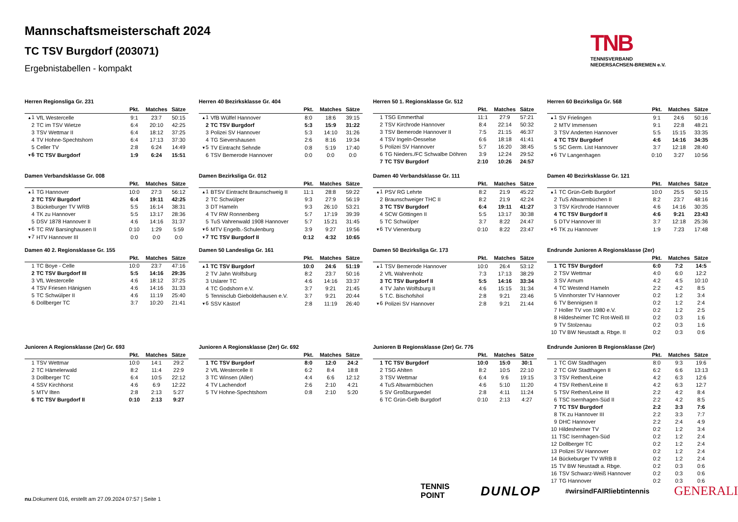Mannschaftsmeisterschaft 2024
TC TSV Burgdorf (203071)
Ergebnistabellen - kompakt
TNB
TENNISVERBAND
NIEDERSACHSEN-BREMEN e.V.
Herren Regionsliga Gr. 231
| | | Pkt. | Matches | Sätze |
| --- | --- | --- | --- | --- |
| ▲ 1 | VfL Westercelle | 9:1 | 23:7 | 50:15 |
| 2 | TC im TSV Wietze | 6:4 | 20:10 | 42:25 |
| 3 | TSV Wettmar II | 6:4 | 18:12 | 37:25 |
| 4 | TV Hohne-Spechtshorn | 6:4 | 17:13 | 37:30 |
| 5 | Celler TV | 2:8 | 6:24 | 14:49 |
| ▼ 6 | TC TSV Burgdorf | 1:9 | 6:24 | 15:51 |
Herren 40 Bezirksklasse Gr. 404
| | | Pkt. | Matches | Sätze |
| --- | --- | --- | --- | --- |
| ▲ 1 | VfB Wülfel Hannover | 8:0 | 18:6 | 39:15 |
| 2 | TC TSV Burgdorf | 5:3 | 15:9 | 31:22 |
| 3 | Polizei SV Hannover | 5:3 | 14:10 | 31:26 |
| 4 | TG Sievershausen | 2:6 | 8:16 | 19:34 |
| ▼ 5 | TV Eintracht Sehnde | 0:8 | 5:19 | 17:40 |
| 6 | TSV Bemerode Hannover | 0:0 | 0:0 | 0:0 |
Herren 50 1. Regionsklasse Gr. 512
| | | Pkt. | Matches | Sätze |
| --- | --- | --- | --- | --- |
| 1 | TSG Emmerthal | 11:1 | 27:9 | 57:21 |
| 2 | TSV Kirchrode Hannover | 8:4 | 22:14 | 50:32 |
| 3 | TSV Bemerode Hannover II | 7:5 | 21:15 | 46:37 |
| 4 | TSV Ingeln-Oesselse | 6:6 | 18:18 | 41:41 |
| 5 | Polizei SV Hannover | 5:7 | 16:20 | 38:45 |
| 6 | TG Nieders./FC Schwalbe Döhren | 3:9 | 12:24 | 29:52 |
| 7 | TC TSV Burgdorf | 2:10 | 10:26 | 24:57 |
Herren 60 Bezirksliga Gr. 568
| | | Pkt. | Matches | Sätze |
| --- | --- | --- | --- | --- |
| ▲ 1 | SV Frielingen | 9:1 | 24:6 | 50:16 |
| 2 | MTV Immensen | 9:1 | 22:8 | 48:21 |
| 3 | TSV Anderten Hannover | 5:5 | 15:15 | 33:35 |
| 4 | TC TSV Burgdorf | 4:6 | 14:16 | 34:35 |
| 5 | SC Germ. List Hannover | 3:7 | 12:18 | 28:40 |
| ▼ 6 | TV Langenhagen | 0:10 | 3:27 | 10:56 |
Damen Verbandsklasse Gr. 008
| | | Pkt. | Matches | Sätze |
| --- | --- | --- | --- | --- |
| ▲ 1 | TG Hannover | 10:0 | 27:3 | 56:12 |
| 2 | TC TSV Burgdorf | 6:4 | 19:11 | 42:25 |
| 3 | Bückeburger TV WRB | 5:5 | 16:14 | 38:31 |
| 4 | TK zu Hannover | 5:5 | 13:17 | 28:36 |
| 5 | DSV 1878 Hannover II | 4:6 | 14:16 | 31:37 |
| ▼ 6 | TC RW Barsinghausen II | 0:10 | 1:29 | 5:59 |
| ▼ 7 | HTV Hannover III | 0:0 | 0:0 | 0:0 |
Damen Bezirksliga Gr. 012
| | | Pkt. | Matches | Sätze |
| --- | --- | --- | --- | --- |
| ▲ 1 | BTSV Eintracht Braunschweig II | 11:1 | 28:8 | 59:22 |
| 2 | TC Schwülper | 9:3 | 27:9 | 56:19 |
| 3 | DT Hameln | 9:3 | 26:10 | 53:21 |
| 4 | TV RW Ronnenberg | 5:7 | 17:19 | 39:39 |
| 5 | TuS Vahrenwald 1908 Hannover | 5:7 | 15:21 | 31:45 |
| ▼ 6 | MTV Engelb.-Schulenburg | 3:9 | 9:27 | 19:56 |
| ▼ 7 | TC TSV Burgdorf II | 0:12 | 4:32 | 10:65 |
Damen 40 Verbandsklasse Gr. 111
| | | Pkt. | Matches | Sätze |
| --- | --- | --- | --- | --- |
| ▲ 1 | PSV RG Lehrte | 8:2 | 21:9 | 45:22 |
| 2 | Braunschweiger THC II | 8:2 | 21:9 | 42:24 |
| 3 | TC TSV Burgdorf | 6:4 | 19:11 | 41:27 |
| 4 | SCW Göttingen II | 5:5 | 13:17 | 30:38 |
| 5 | TC Schwülper | 3:7 | 8:22 | 24:47 |
| ▼ 6 | TV Vienenburg | 0:10 | 8:22 | 23:47 |
Damen 40 Bezirksklasse Gr. 121
| | | Pkt. | Matches | Sätze |
| --- | --- | --- | --- | --- |
| ▲ 1 | TC Grün-Gelb Burgdorf | 10:0 | 25:5 | 50:15 |
| 2 | TuS Altwarmbüchen II | 8:2 | 23:7 | 48:16 |
| 3 | TSV Kirchrode Hannover | 4:6 | 14:16 | 30:35 |
| 4 | TC TSV Burgdorf II | 4:6 | 9:21 | 23:43 |
| 5 | DTV Hannover III | 3:7 | 12:18 | 25:36 |
| ▼ 6 | TK zu Hannover | 1:9 | 7:23 | 17:48 |
Damen 40 2. Regionsklasse Gr. 155
| | | Pkt. | Matches | Sätze |
| --- | --- | --- | --- | --- |
| 1 | TC Boye - Celle | 10:0 | 23:7 | 47:16 |
| 2 | TC TSV Burgdorf III | 5:5 | 14:16 | 29:35 |
| 3 | VfL Westercelle | 4:6 | 18:12 | 37:25 |
| 4 | TSV Friesen Hänigsen | 4:6 | 14:16 | 31:33 |
| 5 | TC Schwülper II | 4:6 | 11:19 | 25:40 |
| 6 | Dollberger TC | 3:7 | 10:20 | 21:41 |
Damen 50 Landesliga Gr. 161
| | | Pkt. | Matches | Sätze |
| --- | --- | --- | --- | --- |
| ▲ 1 | TC TSV Burgdorf | 10:0 | 24:6 | 51:19 |
| 2 | TV Jahn Wolfsburg | 8:2 | 23:7 | 50:16 |
| 3 | Uslarer TC | 4:6 | 14:16 | 33:37 |
| 4 | TC Godshorn e.V. | 3:7 | 9:21 | 21:45 |
| 5 | Tennisclub Gieboldehausen e.V. | 3:7 | 9:21 | 20:44 |
| ▼ 6 | SSV Kästorf | 2:8 | 11:19 | 26:40 |
Damen 50 Bezirksliga Gr. 173
| | | Pkt. | Matches | Sätze |
| --- | --- | --- | --- | --- |
| ▲ 1 | TSV Bemerode Hannover | 10:0 | 26:4 | 53:12 |
| 2 | VfL Wahrenholz | 7:3 | 17:13 | 38:29 |
| 3 | TC TSV Burgdorf II | 5:5 | 14:16 | 33:34 |
| 4 | TV Jahn Wolfsburg II | 4:6 | 15:15 | 31:34 |
| 5 | T.C. Bischofshol | 2:8 | 9:21 | 23:46 |
| ▼ 6 | Polizei SV Hannover | 2:8 | 9:21 | 21:44 |
Endrunde Junioren A Regionsklasse (2er)
| | | Pkt. | Matches | Sätze |
| --- | --- | --- | --- | --- |
| 1 | TC TSV Burgdorf | 6:0 | 7:2 | 14:5 |
| 2 | TSV Wettmar | 4:0 | 6:0 | 12:2 |
| 3 | SV Arnum | 4:2 | 4:5 | 10:10 |
| 4 | TC Westend Hameln | 2:2 | 4:2 | 8:5 |
| 5 | Vinnhorster TV Hannover | 0:2 | 1:2 | 3:4 |
| 6 | TV Bennigsen II | 0:2 | 1:2 | 2:4 |
| 7 | Holler TV von 1980 e.V. | 0:2 | 1:2 | 2:5 |
| 8 | Hildesheimer TC Rot-Weiß III | 0:2 | 0:3 | 1:6 |
| 9 | TV Stolzenau | 0:2 | 0:3 | 1:6 |
| 10 | TV BW Neustadt a. Rbge. II | 0:2 | 0:3 | 0:6 |
Junioren A Regionsklasse (2er) Gr. 693
| | | Pkt. | Matches | Sätze |
| --- | --- | --- | --- | --- |
| 1 | TSV Wettmar | 10:0 | 14:1 | 29:2 |
| 2 | TC Hämelerwald | 8:2 | 11:4 | 22:9 |
| 3 | Dollberger TC | 6:4 | 10:5 | 22:12 |
| 4 | SSV Kirchhorst | 4:6 | 6:9 | 12:22 |
| 5 | MTV Ilten | 2:8 | 2:13 | 5:27 |
| 6 | TC TSV Burgdorf II | 0:10 | 2:13 | 9:27 |
Junioren A Regionsklasse (2er) Gr. 692
| | | Pkt. | Matches | Sätze |
| --- | --- | --- | --- | --- |
| 1 | TC TSV Burgdorf | 8:0 | 12:0 | 24:2 |
| 2 | VfL Westercelle II | 6:2 | 8:4 | 18:8 |
| 3 | TC Winsen (Aller) | 4:4 | 6:6 | 12:12 |
| 4 | TV Lachendorf | 2:6 | 2:10 | 4:21 |
| 5 | TV Hohne-Spechtshorn | 0:8 | 2:10 | 5:20 |
Junioren B Regionsklasse (2er) Gr. 776
| | | Pkt. | Matches | Sätze |
| --- | --- | --- | --- | --- |
| 1 | TC TSV Burgdorf | 10:0 | 15:0 | 30:1 |
| 2 | TSG Ahlten | 8:2 | 10:5 | 22:10 |
| 3 | TSV Wettmar | 6:4 | 9:6 | 19:15 |
| 4 | TuS Altwarmbüchen | 4:6 | 5:10 | 11:20 |
| 5 | SV Großburgwedel | 2:8 | 4:11 | 11:24 |
| 6 | TC Grün-Gelb Burgdorf | 0:10 | 2:13 | 4:27 |
Endrunde Junioren B Regionsklasse (2er)
| | | Pkt. | Matches | Sätze |
| --- | --- | --- | --- | --- |
| 1 | TC GW Stadthagen | 8:0 | 9:3 | 19:6 |
| 2 | TC GW Stadthagen II | 6:2 | 6:6 | 13:13 |
| 3 | TSV Rethen/Leine | 4:2 | 6:3 | 12:6 |
| 4 | TSV Rethen/Leine II | 4:2 | 6:3 | 12:7 |
| 5 | TSV Rethen/Leine III | 2:2 | 4:2 | 8:4 |
| 6 | TSC Isernhagen-Süd II | 2:2 | 4:2 | 8:5 |
| 7 | TC TSV Burgdorf | 2:2 | 3:3 | 7:6 |
| 8 | TK zu Hannover III | 2:2 | 3:3 | 7:7 |
| 9 | DHC Hannover | 2:2 | 2:4 | 4:9 |
| 10 | Hildesheimer TV | 0:2 | 1:2 | 3:4 |
| 11 | TSC Isernhagen-Süd | 0:2 | 1:2 | 2:4 |
| 12 | Dollberger TC | 0:2 | 1:2 | 2:4 |
| 13 | Polizei SV Hannover | 0:2 | 1:2 | 2:4 |
| 14 | Bückeburger TV WRB II | 0:2 | 1:2 | 2:4 |
| 15 | TV BW Neustadt a. Rbge. | 0:2 | 0:3 | 0:6 |
| 16 | TSV Schwarz-Weiß Hannover | 0:2 | 0:3 | 0:6 |
| 17 | TG Hannover | 0:2 | 0:3 | 0:6 |
TENNIS POINT DUNLOP #wirsindFAIRliebtintennis GENERALI
nu.Dokument 016, erstellt am 27.09.2024 07:57 | Seite 1